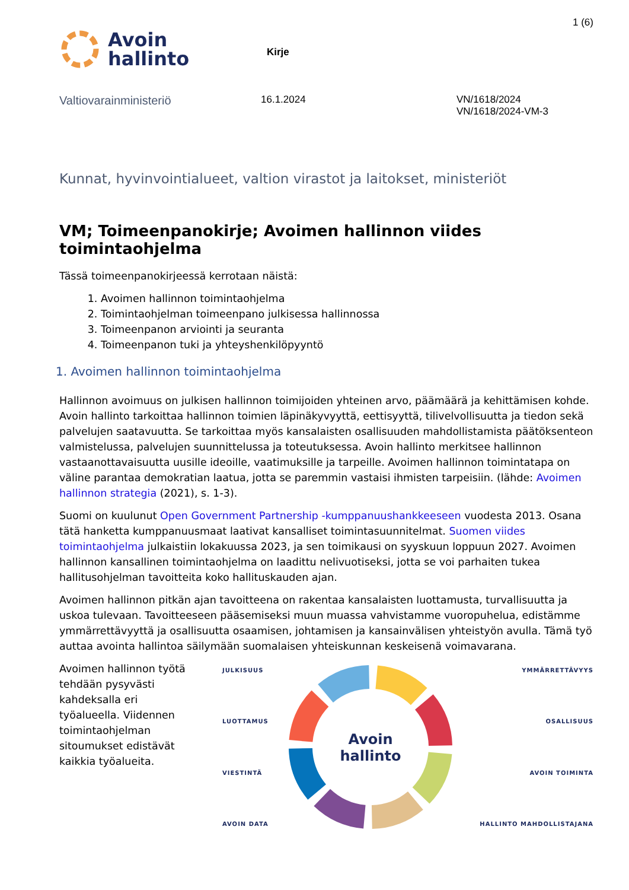1 (6)
Avoin
hallinto
Kirje
Valtiovarainministeriö
16.1.2024 VN/1618/2024
VN/1618/2024-VM-3
Kunnat, hyvinvointialueet, valtion virastot ja laitokset, ministeriöt
VM; Toimeenpanokirje; Avoimen hallinnon viides toimintaohjelma
Tässä toimeenpanokirjeessä kerrotaan näistä:
1. Avoimen hallinnon toimintaohjelma
2. Toimintaohjelman toimeenpano julkisessa hallinnossa
3. Toimeenpanon arviointi ja seuranta
4. Toimeenpanon tuki ja yhteyshenkilöpyyntö
1. Avoimen hallinnon toimintaohjelma
Hallinnon avoimuus on julkisen hallinnon toimijoiden yhteinen arvo, päämäärä ja kehittämisen kohde. Avoin hallinto tarkoittaa hallinnon toimien läpinäkyvyyttä, eettisyyttä, tilivelvollisuutta ja tiedon sekä palvelujen saatavuutta. Se tarkoittaa myös kansalaisten osallisuuden mahdollistamista päätöksenteon valmistelussa, palvelujen suunnittelussa ja toteutuksessa. Avoin hallinto merkitsee hallinnon vastaanottavaisuutta uusille ideoille, vaatimuksille ja tarpeille. Avoimen hallinnon toimintatapa on väline parantaa demokratian laatua, jotta se paremmin vastaisi ihmisten tarpeisiin. (lähde: Avoimen hallinnon strategia (2021), s. 1-3).
Suomi on kuulunut Open Government Partnership -kumppanuushankkeeseen vuodesta 2013. Osana tätä hanketta kumppanuusmaat laativat kansalliset toimintasuunnitelmat. Suomen viides toimintaohjelma julkaistiin lokakuussa 2023, ja sen toimikausi on syyskuun loppuun 2027. Avoimen hallinnon kansallinen toimintaohjelma on laadittu nelivuotiseksi, jotta se voi parhaiten tukea hallitusohjelman tavoitteita koko hallituskauden ajan.
Avoimen hallinnon pitkän ajan tavoitteena on rakentaa kansalaisten luottamusta, turvallisuutta ja uskoa tulevaan. Tavoitteeseen pääsemiseksi muun muassa vahvistamme vuoropuhelua, edistämme ymmärrettävyyttä ja osallisuutta osaamisen, johtamisen ja kansainvälisen yhteistyön avulla. Tämä työ auttaa avointa hallintoa säilymään suomalaisen yhteiskunnan keskeisenä voimavarana.
Avoimen hallinnon työtä tehdään pysyvästi kahdeksalla eri työalueella. Viidennen toimintaohjelman sitoumukset edistävät kaikkia työalueita.
JULKISUUS
LUOTTAMUS
VIESTINTÄ
AVOIN DATA
Avoin
hallinto
YMMÄRRETTÄVYYS
OSALLISUUS
AVOIN TOIMINTA
HALLINTO MAHDOLLISTAJANA